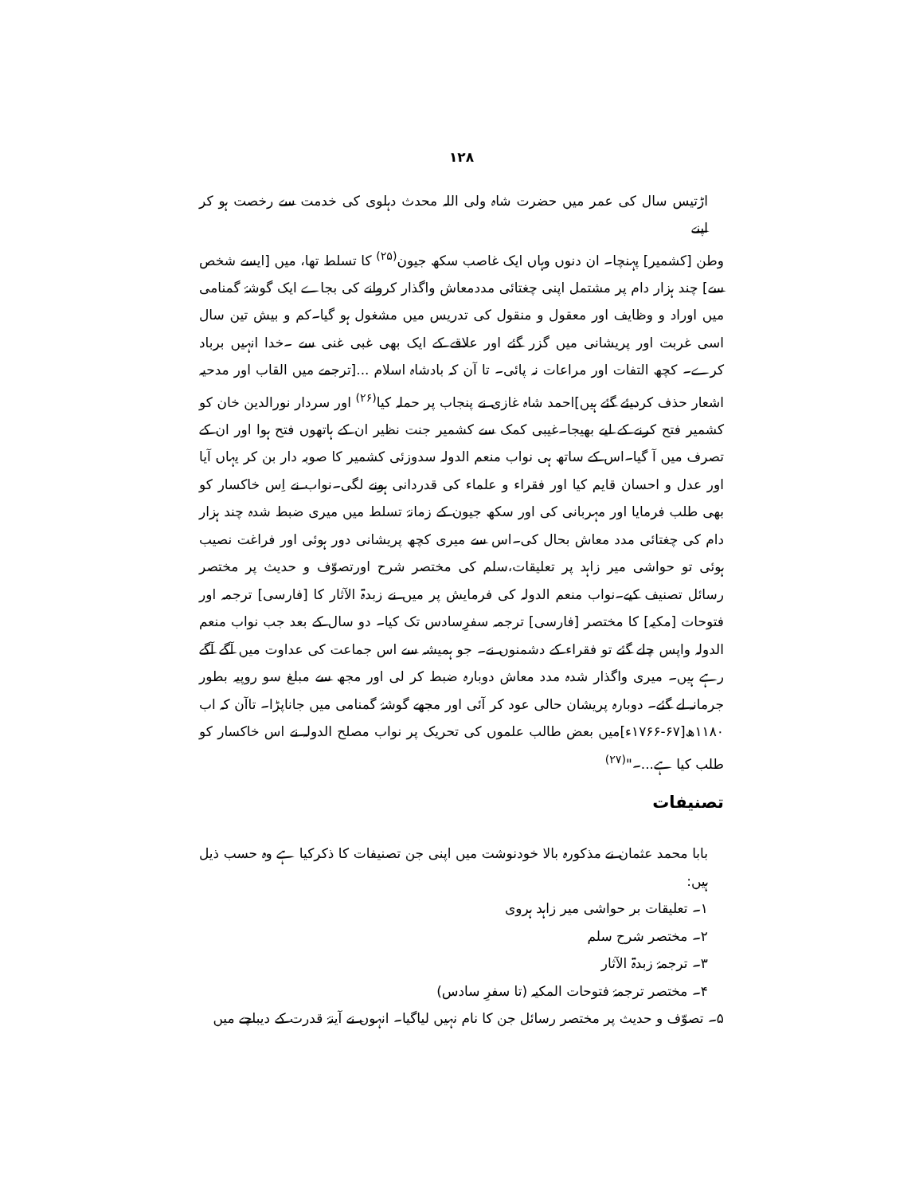۱۲۸
اڑتیس سال کی عمر میں حضرت شاہ ولی اللہ محدث دہلوی کی خدمت سے رخصت ہو کر اپنے
وطن [کشمیر] پہنچا۔ ان دنوں وہاں ایک غاصب سکھ جیون<sup>(۲۵)</sup> کا تسلط تھا، میں [ایسے شخص سے] چند ہزار دام پر مشتمل اپنی چغتائی مددمعاش واگذار کروانے کی بجاے ایک گوشۂ گمنامی میں اوراد و وظایف اور معقول و منقول کی تدریس میں مشغول ہو گیا۔کم و بیش تین سال اسی غربت اور پریشانی میں گزر گئے اور علاقے کے ایک بھی غبی غنی سے ۔خدا انہیں برباد کرے۔ کچھ التفات اور مراعات نہ پائی۔ تا آن کہ بادشاہ اسلام ...[ترجمے میں القاب اور مدحیہ اشعار حذف کردیئے گئے ہیں]احمد شاہ غازی نے پنجاب پر حملہ کیا<sup>(۲۶)</sup> اور سردار نورالدین خان کو کشمیر فتح کرنے کے لیے بھیجا۔غیبی کمک سے کشمیر جنت نظیر ان کے ہاتھوں فتح ہوا اور ان کے تصرف میں آ گیا۔اس کے ساتھ ہی نواب منعم الدولہ سدوزئی کشمیر کا صوبہ دار بن کر یہاں آیا اور عدل و احسان قایم کیا اور فقراء و علماء کی قدردانی ہونے لگی۔نواب نے اِس خاکسار کو بھی طلب فرمایا اور مہربانی کی اور سکھ جیون کے زمانۂ تسلط میں میری ضبط شدہ چند ہزار دام کی چغتائی مدد معاش بحال کی۔اس سے میری کچھ پریشانی دور ہوئی اور فراغت نصیب ہوئی تو حواشی میر زاہد پر تعلیقات،سلم کی مختصر شرح اورتصوّف و حدیث پر مختصر رسائل تصنیف کیے۔نواب منعم الدولہ کی فرمایش پر میں نے زبدۃ الآثار کا [فارسی] ترجمہ اور فتوحات [مکیہ] کا مختصر [فارسی] ترجمہ سفرِسادس تک کیا۔ دو سال کے بعد جب نواب منعم الدولہ واپس چلے گئے تو فقراء کے دشمنوں نے۔ جو ہمیشہ سے اس جماعت کی عداوت میں آگے آگے رہے ہیں۔ میری واگذار شدہ مدد معاش دوبارہ ضبط کر لی اور مجھ سے مبلغ سو روپیہ بطور جرمانہ لے گئے۔ دوبارہ پریشان حالی عود کر آئی اور مجھے گوشۂ گمنامی میں جاناپڑا۔ تاآن کہ اب ۱۱۸۰ھ[۶۷-۱۷۶۶ء]میں بعض طالب علموں کی تحریک پر نواب مصلح الدولہ نے اس خاکسار کو طلب کیا ہے...۔"<sup>(۲۷)</sup>
تصنیفات
بابا محمد عثمان نے مذکورہ بالا خودنوشت میں اپنی جن تصنیفات کا ذکرکیا ہے وہ حسب ذیل ہیں:
۱۔ تعلیقات بر حواشی میر زاہد ہروی
۲۔ مختصر شرح سلم
۳۔ ترجمۂ زبدۃ الآثار
۴۔ مختصر ترجمۂ فتوحات المکیہ (تا سفرِ سادس)
۵۔ تصوّف و حدیث پر مختصر رسائل جن کا نام نہیں لیاگیا۔ انہوں نے آینۂ قدرت کے دیباچے میں